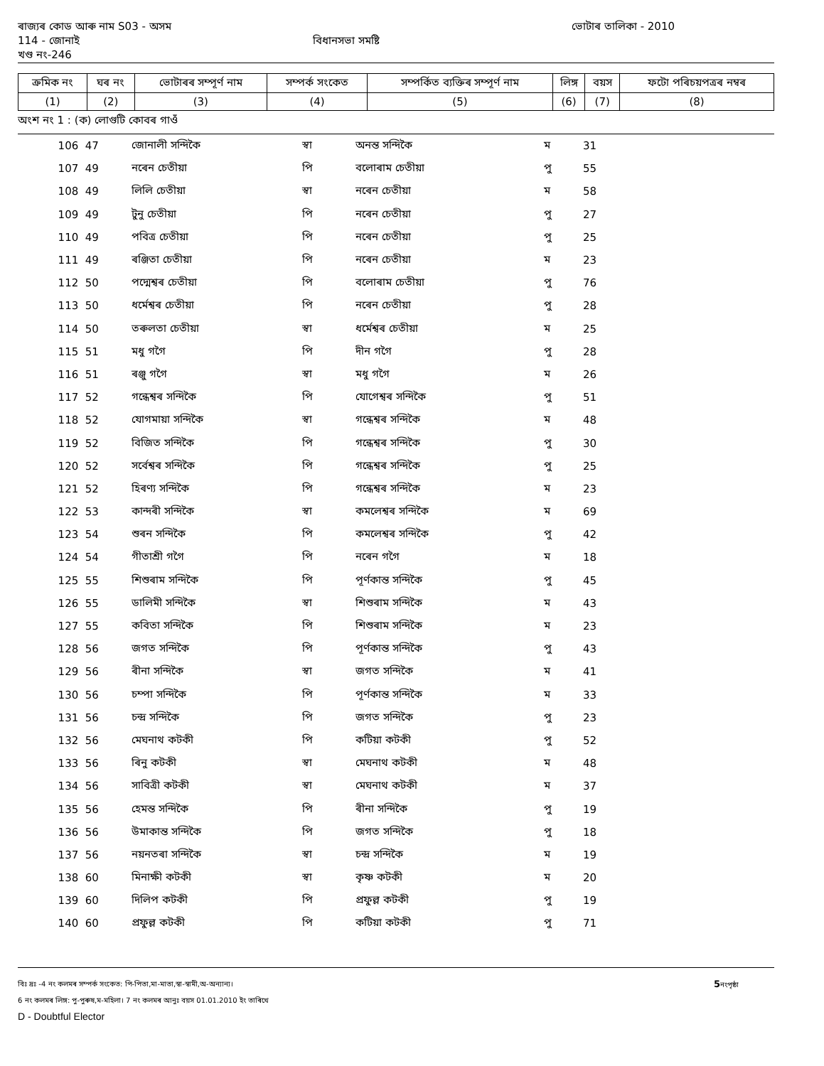ৰাজ্যৰ কোড আৰু নাম S03 - অসম ভোটাৰ তালিকা - 2010
114 - জোনাই বিধানসভা সমষ্টি
খণ্ড নং-246
| ক্ৰমিক নং | ঘৰ নং | ভোটাৰৰ সম্পূৰ্ণ নাম | সম্পৰ্ক সংকেত | সম্পৰ্কিত ব্যক্তিৰ সম্পূৰ্ণ নাম | লিঙ্গ | বয়স | ফটো পৰিচয়পত্ৰৰ নম্বৰ |
| --- | --- | --- | --- | --- | --- | --- | --- |
| (1) | (2) | (3) | (4) | (5) | (6) | (7) | (8) |
অংশ নং 1 : (ক) লোগুটি কোবৰ গাওঁ
| 106 | 47 | জোনালী সন্দিকৈ | স্বা | অনন্ত সন্দিকৈ | ম | 31 |
| 107 | 49 | নৰেন চেতীয়া | পি | বলোৰাম চেতীয়া | পু | 55 |
| 108 | 49 | লিলি চেতীয়া | স্বা | নৰেন চেতীয়া | ম | 58 |
| 109 | 49 | টুনু চেতীয়া | পি | নৰেন চেতীয়া | পু | 27 |
| 110 | 49 | পবিত্ৰ চেতীয়া | পি | নৰেন চেতীয়া | পু | 25 |
| 111 | 49 | ৰঞ্জিতা চেতীয়া | পি | নৰেন চেতীয়া | ম | 23 |
| 112 | 50 | পদ্মেশ্বৰ চেতীয়া | পি | বলোৰাম চেতীয়া | পু | 76 |
| 113 | 50 | ধৰ্মেশ্বৰ চেতীয়া | পি | নৰেন চেতীয়া | পু | 28 |
| 114 | 50 | তৰুলতা চেতীয়া | স্বা | ধৰ্মেশ্বৰ চেতীয়া | ম | 25 |
| 115 | 51 | মধু গগৈ | পি | দীন গগৈ | পু | 28 |
| 116 | 51 | ৰঞ্জু গগৈ | স্বা | মধু গগৈ | ম | 26 |
| 117 | 52 | গন্ধেশ্বৰ সন্দিকৈ | পি | যোগেশ্বৰ সন্দিকৈ | পু | 51 |
| 118 | 52 | যোগমায়া সন্দিকৈ | স্বা | গন্ধেশ্বৰ সন্দিকৈ | ম | 48 |
| 119 | 52 | বিজিত সন্দিকৈ | পি | গন্ধেশ্বৰ সন্দিকৈ | পু | 30 |
| 120 | 52 | সৰ্বেশ্বৰ সন্দিকৈ | পি | গন্ধেশ্বৰ সন্দিকৈ | পু | 25 |
| 121 | 52 | হিৰণ্য সন্দিকৈ | পি | গন্ধেশ্বৰ সন্দিকৈ | ম | 23 |
| 122 | 53 | কান্দৰী সন্দিকৈ | স্বা | কমলেশ্বৰ সন্দিকৈ | ম | 69 |
| 123 | 54 | শুৰন সন্দিকৈ | পি | কমলেশ্বৰ সন্দিকৈ | পু | 42 |
| 124 | 54 | গীতাশ্ৰী গগৈ | পি | নৰেন গগৈ | ম | 18 |
| 125 | 55 | শিশুৰাম সন্দিকৈ | পি | পূৰ্ণকান্ত সন্দিকৈ | পু | 45 |
| 126 | 55 | ডালিমী সন্দিকৈ | স্বা | শিশুৰাম সন্দিকৈ | ম | 43 |
| 127 | 55 | কবিতা সন্দিকৈ | পি | শিশুৰাম সন্দিকৈ | ম | 23 |
| 128 | 56 | জগত সন্দিকৈ | পি | পূৰ্ণকান্ত সন্দিকৈ | পু | 43 |
| 129 | 56 | ৰীনা সন্দিকৈ | স্বা | জগত সন্দিকৈ | ম | 41 |
| 130 | 56 | চম্পা সন্দিকৈ | পি | পূৰ্ণকান্ত সন্দিকৈ | ম | 33 |
| 131 | 56 | চন্দ্ৰ সন্দিকৈ | পি | জগত সন্দিকৈ | পু | 23 |
| 132 | 56 | মেঘনাথ কটকী | পি | কটিয়া কটকী | পু | 52 |
| 133 | 56 | ৰিনু কটকী | স্বা | মেঘনাথ কটকী | ম | 48 |
| 134 | 56 | সাবিত্ৰী কটকী | স্বা | মেঘনাথ কটকী | ম | 37 |
| 135 | 56 | হেমন্ত সন্দিকৈ | পি | ৰীনা সন্দিকৈ | পু | 19 |
| 136 | 56 | উমাকান্ত সন্দিকৈ | পি | জগত সন্দিকৈ | পু | 18 |
| 137 | 56 | নয়নতৰা সন্দিকৈ | স্বা | চন্দ্ৰ সন্দিকৈ | ম | 19 |
| 138 | 60 | মিনাক্ষী কটকী | স্বা | কৃষ্ণ কটকী | ম | 20 |
| 139 | 60 | দিলিপ কটকী | পি | প্ৰফুল্ল কটকী | পু | 19 |
| 140 | 60 | প্ৰফুল্ল কটকী | পি | কটিয়া কটকী | পু | 71 |
বিঃ দ্ৰঃ -4 নং কলমৰ সম্পৰ্ক সংকেত: পি-পিতা,মা-মাতা,স্বা-স্বামী,অ-অন্যান্য। 5নংপৃষ্ঠা
6 নং কলমৰ লিঙ্গ: পু-পুৰুষ,ম-মহিলা। 7 নং কলমৰ আনুঃ বয়স 01.01.2010 ইং তাৰিখে
D - Doubtful Elector